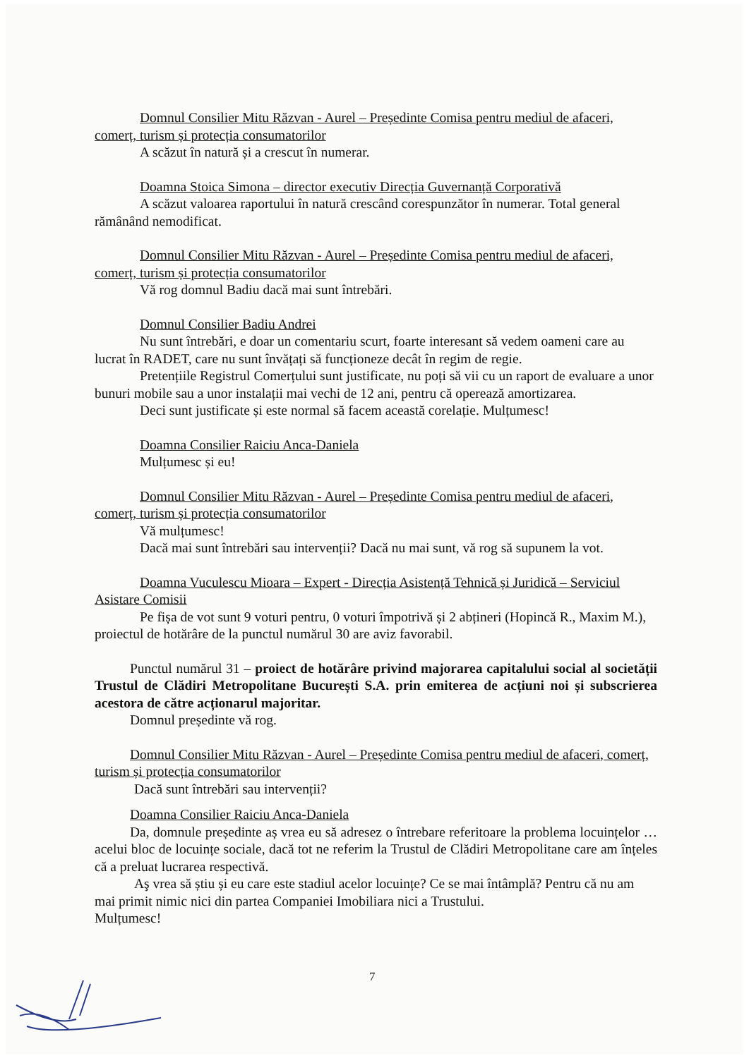Domnul Consilier Mitu Răzvan - Aurel – Președinte Comisa pentru mediul de afaceri, comerț, turism și protecția consumatorilor
A scăzut în natură și a crescut în numerar.
Doamna Stoica Simona – director executiv Direcția Guvernanță Corporativă
A scăzut valoarea raportului în natură crescând corespunzător în numerar. Total general rămânând nemodificat.
Domnul Consilier Mitu Răzvan - Aurel – Președinte Comisa pentru mediul de afaceri, comerț, turism și protecția consumatorilor
Vă rog domnul Badiu dacă mai sunt întrebări.
Domnul Consilier Badiu Andrei
Nu sunt întrebări, e doar un comentariu scurt, foarte interesant să vedem oameni care au lucrat în RADET, care nu sunt învățați să funcționeze decât în regim de regie.
Pretențiile Registrul Comerțului sunt justificate, nu poți să vii cu un raport de evaluare a unor bunuri mobile sau a unor instalații mai vechi de 12 ani, pentru că operează amortizarea.
Deci sunt justificate și este normal să facem această corelație. Mulțumesc!
Doamna Consilier Raiciu Anca-Daniela
Mulțumesc și eu!
Domnul Consilier Mitu Răzvan - Aurel – Președinte Comisa pentru mediul de afaceri, comerț, turism și protecția consumatorilor
Vă mulțumesc!
Dacă mai sunt întrebări sau intervenții? Dacă nu mai sunt, vă rog să supunem la vot.
Doamna Vuculescu Mioara – Expert - Direcția Asistență Tehnică și Juridică – Serviciul Asistare Comisii
Pe fișa de vot sunt 9 voturi pentru, 0 voturi împotrivă și 2 abțineri (Hopincă R., Maxim M.), proiectul de hotărâre de la punctul numărul 30 are aviz favorabil.
Punctul numărul 31 – proiect de hotărâre privind majorarea capitalului social al societății Trustul de Clădiri Metropolitane București S.A. prin emiterea de acțiuni noi și subscrierea acestora de către acționarul majoritar.
Domnul președinte vă rog.
Domnul Consilier Mitu Răzvan - Aurel – Președinte Comisa pentru mediul de afaceri, comerț, turism și protecția consumatorilor
Dacă sunt întrebări sau intervenții?
Doamna Consilier Raiciu Anca-Daniela
Da, domnule președinte aș vrea eu să adresez o întrebare referitoare la problema locuințelor … acelui bloc de locuințe sociale, dacă tot ne referim la Trustul de Clădiri Metropolitane care am înțeles că a preluat lucrarea respectivă.
Aş vrea să știu și eu care este stadiul acelor locuințe? Ce se mai întâmplă? Pentru că nu am mai primit nimic nici din partea Companiei Imobiliara nici a Trustului.
Mulțumesc!
7